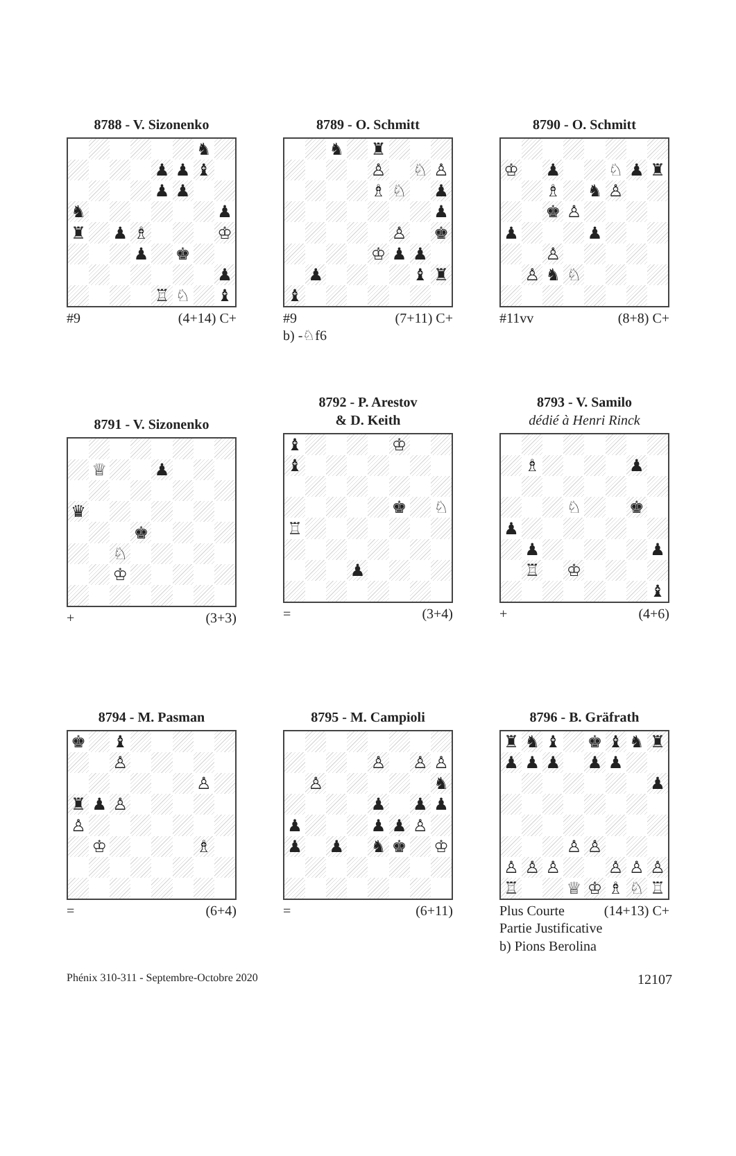8788 - V. Sizonenko
| | | | | | | ♞ | |
| | | | | ♟ | ♟ | ♝ | |
| | | | | ♟ | ♟ | | |
| ♞ | | | | | | | ♟ |
| ♜ | | ♟ | ♗ | | | | ♔ |
| | | | ♟ | | ♚ | | |
| | | | | | | | ♟ |
| | | | | ♖ | ♘ | | ♝ |
#9 (4+14) C+
8789 - O. Schmitt
| | | ♞ | | ♜ | | | |
| | | | | ♙ | | ♘ | ♙ |
| | | | | ♗ | ♘ | | ♟ |
| | | | | | | | ♟ |
| | | | | | ♙ | | ♚ |
| | | | | ♔ | ♟ | ♟ | |
| | ♟ | | | | | ♝ | ♜ |
| ♝ | | | | | | | |
#9 (7+11) C+
b) -♘f6
8790 - O. Schmitt
| ♔ | | ♟ | | | ♘ | ♟ | ♜ |
| | | ♗ | | ♞ | ♙ | | |
| | | ♚ | ♙ | | | | |
| ♟ | | | | ♟ | | | |
| | | ♙ | | | | | |
| | ♙ | ♞ | ♘ | | | | |
#11vv (8+8) C+
8791 - V. Sizonenko
| | ♕ | | | ♟ | | | |
| ♛ | | | | | | | |
| | | | ♚ | | | | |
| | | ♘ | | | | | |
| | | ♔ | | | | | |
+ (3+3)
8792 - P. Arestov
& D. Keith
| ♝ | | | | | ♔ | | |
| ♝ | | | | | | | |
| | | | | | ♚ | | ♘ |
| ♖ | | | | | | | |
| | | | ♟ | | | | |
= (3+4)
8793 - V. Samilo
dédié à Henri Rinck
| | ♗ | | | | | ♟ | |
| | | | ♘ | | | ♚ | |
| ♟ | | | | | | | |
| | ♟ | | | | | | ♟ |
| | ♖ | | ♔ | | | | |
| | | | | | | | ♝ |
+ (4+6)
8794 - M. Pasman
| ♚ | | ♝ | | | | | |
| | | ♙ | | | | | |
| | | | | | | ♙ | |
| ♜ | ♟ | ♙ | | | | | |
| ♙ | | | | | | | |
| | ♔ | | | | | ♗ | |
= (6+4)
8795 - M. Campioli
| | | | | ♙ | | ♙ | ♙ |
| | ♙ | | | | | | ♞ |
| | | | | ♟ | | ♟ | ♟ |
| ♟ | | | | ♟ | ♟ | ♙ | |
| ♟ | | ♟ | | ♞ | ♚ | | ♔ |
= (6+11)
8796 - B. Gräfrath
| ♜ | ♞ | ♝ | | ♚ | ♝ | ♞ | ♜ |
| ♟ | ♟ | ♟ | | ♟ | ♟ | | |
| | | | | | | | ♟ |
| | | | ♙ | ♙ | | | |
| ♙ | ♙ | ♙ | | | ♙ | ♙ | ♙ |
| ♖ | | | ♕ | ♔ | ♗ | ♘ | ♖ |
Plus Courte (14+13) C+
Partie Justificative
b) Pions Berolina
Phénix 310-311 - Septembre-Octobre 2020 12107